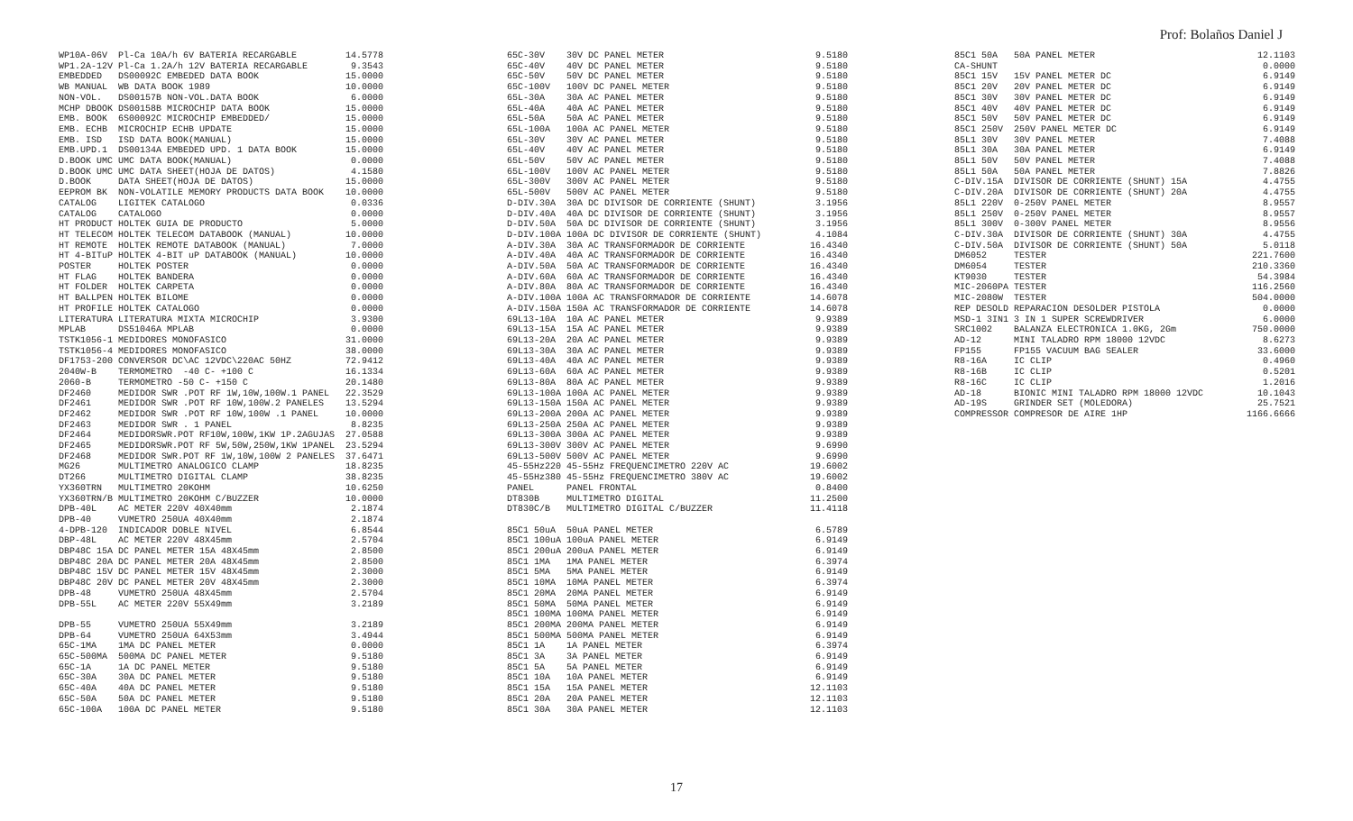Prof: Bolaños Daniel J
WP10A-06V  Pl-Ca 10A/h 6V BATERIA RECARGABLE         14.5778
WP1.2A-12V Pl-Ca 1.2A/h 12V BATERIA RECARGABLE        9.3543
EMBEDDED   DS00092C EMBEDED DATA BOOK                15.0000
WB MANUAL  WB DATA BOOK 1989                         10.0000
NON-VOL.   DS00157B NON-VOL.DATA BOOK                 6.0000
MCHP DBOOK DS00158B MICROCHIP DATA BOOK              15.0000
EMB. BOOK  6S00092C MICROCHIP EMBEDDED/              15.0000
EMB. ECHB  MICROCHIP ECHB UPDATE                     15.0000
EMB. ISD   ISD DATA BOOK(MANUAL)                     15.0000
EMB.UPD.1  DS00134A EMBEDED UPD. 1 DATA BOOK         15.0000
D.BOOK UMC UMC DATA BOOK(MANUAL)                      0.0000
D.BOOK UMC UMC DATA SHEET(HOJA DE DATOS)              4.1580
D.BOOK     DATA SHEET(HOJA DE DATOS)                 15.0000
EEPROM BK  NON-VOLATILE MEMORY PRODUCTS DATA BOOK    10.0000
CATALOG    LIGITEK CATALOGO                           0.0336
CATALOG    CATALOGO                                   0.0000
HT PRODUCT HOLTEK GUIA DE PRODUCTO                    5.0000
HT TELECOM HOLTEK TELECOM DATABOOK (MANUAL)          10.0000
HT REMOTE  HOLTEK REMOTE DATABOOK (MANUAL)            7.0000
HT 4-BITuP HOLTEK 4-BIT uP DATABOOK (MANUAL)         10.0000
POSTER     HOLTEK POSTER                              0.0000
HT FLAG    HOLTEK BANDERA                             0.0000
HT FOLDER  HOLTEK CARPETA                             0.0000
HT BALLPEN HOLTEK BILOME                              0.0000
HT PROFILE HOLTEK CATALOGO                            0.0000
LITERATURA LITERATURA MIXTA MICROCHIP                 3.9300
MPLAB      DS51046A MPLAB                             0.0000
TSTK1056-1 MEDIDORES MONOFASICO                      31.0000
TSTK1056-4 MEDIDORES MONOFASICO                      38.0000
DF1753-200 CONVERSOR DC\AC 12VDC\220AC 50HZ          72.9412
2040W-B    TERMOMETRO  -40 C- +100 C                 16.1334
2060-B     TERMOMETRO -50 C- +150 C                  20.1480
DF2460     MEDIDOR SWR .POT RF 1W,10W,100W.1 PANEL   22.3529
DF2461     MEDIDOR SWR .POT RF 10W,100W.2 PANELES    13.5294
DF2462     MEDIDOR SWR .POT RF 10W,100W .1 PANEL     10.0000
DF2463     MEDIDOR SWR . 1 PANEL                      8.8235
DF2464     MEDIDORSWR.POT RF10W,100W,1KW 1P.2AGUJAS  27.0588
DF2465     MEDIDORSWR.POT RF 5W,50W,250W,1KW 1PANEL  23.5294
DF2468     MEDIDOR SWR.POT RF 1W,10W,100W 2 PANELES  37.6471
MG26       MULTIMETRO ANALOGICO CLAMP                18.8235
DT266      MULTIMETRO DIGITAL CLAMP                  38.8235
YX360TRN   MULTIMETRO 20KOHM                         10.6250
YX360TRN/B MULTIMETRO 20KOHM C/BUZZER                10.0000
DPB-40L    AC METER 220V 40X40mm                      2.1874
DPB-40     VUMETRO 250UA 40X40mm                      2.1874
4-DPB-120  INDICADOR DOBLE NIVEL                      6.8544
DBP-48L    AC METER 220V 48X45mm                      2.5704
DBP48C 15A DC PANEL METER 15A 48X45mm                 2.8500
DBP48C 20A DC PANEL METER 20A 48X45mm                 2.8500
DBP48C 15V DC PANEL METER 15V 48X45mm                 2.3000
DBP48C 20V DC PANEL METER 20V 48X45mm                 2.3000
DPB-48     VUMETRO 250UA 48X45mm                      2.5704
DPB-55L    AC METER 220V 55X49mm                      3.2189

DPB-55     VUMETRO 250UA 55X49mm                      3.2189
DPB-64     VUMETRO 250UA 64X53mm                      3.4944
65C-1MA    1MA DC PANEL METER                         0.0000
65C-500MA  500MA DC PANEL METER                       9.5180
65C-1A     1A DC PANEL METER                          9.5180
65C-30A    30A DC PANEL METER                         9.5180
65C-40A    40A DC PANEL METER                         9.5180
65C-50A    50A DC PANEL METER                         9.5180
65C-100A   100A DC PANEL METER                        9.5180
65C-30V    30V DC PANEL METER                            9.5180
65C-40V    40V DC PANEL METER                            9.5180
65C-50V    50V DC PANEL METER                            9.5180
65C-100V   100V DC PANEL METER                           9.5180
65L-30A    30A AC PANEL METER                            9.5180
65L-40A    40A AC PANEL METER                            9.5180
65L-50A    50A AC PANEL METER                            9.5180
65L-100A   100A AC PANEL METER                           9.5180
65L-30V    30V AC PANEL METER                            9.5180
65L-40V    40V AC PANEL METER                            9.5180
65L-50V    50V AC PANEL METER                            9.5180
65L-100V   100V AC PANEL METER                           9.5180
65L-300V   300V AC PANEL METER                           9.5180
65L-500V   500V AC PANEL METER                           9.5180
D-DIV.30A  30A DC DIVISOR DE CORRIENTE (SHUNT)           3.1956
D-DIV.40A  40A DC DIVISOR DE CORRIENTE (SHUNT)           3.1956
D-DIV.50A  50A DC DIVISOR DE CORRIENTE (SHUNT)           3.1956
D-DIV.100A 100A DC DIVISOR DE CORRIENTE (SHUNT)          4.1084
A-DIV.30A  30A AC TRANSFORMADOR DE CORRIENTE            16.4340
A-DIV.40A  40A AC TRANSFORMADOR DE CORRIENTE            16.4340
A-DIV.50A  50A AC TRANSFORMADOR DE CORRIENTE            16.4340
A-DIV.60A  60A AC TRANSFORMADOR DE CORRIENTE            16.4340
A-DIV.80A  80A AC TRANSFORMADOR DE CORRIENTE            16.4340
A-DIV.100A 100A AC TRANSFORMADOR DE CORRIENTE           14.6078
A-DIV.150A 150A AC TRANSFORMADOR DE CORRIENTE           14.6078
69L13-10A  10A AC PANEL METER                            9.9389
69L13-15A  15A AC PANEL METER                            9.9389
69L13-20A  20A AC PANEL METER                            9.9389
69L13-30A  30A AC PANEL METER                            9.9389
69L13-40A  40A AC PANEL METER                            9.9389
69L13-60A  60A AC PANEL METER                            9.9389
69L13-80A  80A AC PANEL METER                            9.9389
69L13-100A 100A AC PANEL METER                           9.9389
69L13-150A 150A AC PANEL METER                           9.9389
69L13-200A 200A AC PANEL METER                           9.9389
69L13-250A 250A AC PANEL METER                           9.9389
69L13-300A 300A AC PANEL METER                           9.9389
69L13-300V 300V AC PANEL METER                           9.6990
69L13-500V 500V AC PANEL METER                           9.6990
45-55Hz220 45-55Hz FREQUENCIMETRO 220V AC               19.6002
45-55Hz380 45-55Hz FREQUENCIMETRO 380V AC               19.6002
PANEL      PANEL FRONTAL                                 0.8400
DT830B     MULTIMETRO DIGITAL                           11.2500
DT830C/B   MULTIMETRO DIGITAL C/BUZZER                  11.4118

85C1 50uA  50uA PANEL METER                              6.5789
85C1 100uA 100uA PANEL METER                             6.9149
85C1 200uA 200uA PANEL METER                             6.9149
85C1 1MA   1MA PANEL METER                               6.3974
85C1 5MA   5MA PANEL METER                               6.9149
85C1 10MA  10MA PANEL METER                              6.3974
85C1 20MA  20MA PANEL METER                              6.9149
85C1 50MA  50MA PANEL METER                              6.9149
85C1 100MA 100MA PANEL METER                             6.9149
85C1 200MA 200MA PANEL METER                             6.9149
85C1 500MA 500MA PANEL METER                             6.9149
85C1 1A    1A PANEL METER                                6.3974
85C1 3A    3A PANEL METER                                6.9149
85C1 5A    5A PANEL METER                                6.9149
85C1 10A   10A PANEL METER                               6.9149
85C1 15A   15A PANEL METER                              12.1103
85C1 20A   20A PANEL METER                              12.1103
85C1 30A   30A PANEL METER                              12.1103
85C1 50A   50A PANEL METER                              12.1103
CA-SHUNT                                                 0.0000
85C1 15V   15V PANEL METER DC                            6.9149
85C1 20V   20V PANEL METER DC                            6.9149
85C1 30V   30V PANEL METER DC                            6.9149
85C1 40V   40V PANEL METER DC                            6.9149
85C1 50V   50V PANEL METER DC                            6.9149
85C1 250V  250V PANEL METER DC                           6.9149
85L1 30V   30V PANEL METER                               7.4088
85L1 30A   30A PANEL METER                               6.9149
85L1 50V   50V PANEL METER                               7.4088
85L1 50A   50A PANEL METER                               7.8826
C-DIV.15A  DIVISOR DE CORRIENTE (SHUNT) 15A              4.4755
C-DIV.20A  DIVISOR DE CORRIENTE (SHUNT) 20A              4.4755
85L1 220V  0-250V PANEL METER                            8.9557
85L1 250V  0-250V PANEL METER                            8.9557
85L1 300V  0-300V PANEL METER                            8.9556
C-DIV.30A  DIVISOR DE CORRIENTE (SHUNT) 30A              4.4755
C-DIV.50A  DIVISOR DE CORRIENTE (SHUNT) 50A              5.0118
DM6052     TESTER                                      221.7600
DM6054     TESTER                                      210.3360
KT9030     TESTER                                       54.3984
MIC-2060PA TESTER                                      116.2560
MIC-2080W  TESTER                                      504.0000
REP DESOLD REPARACION DESOLDER PISTOLA                   0.0000
MSD-1 3IN1 3 IN 1 SUPER SCREWDRIVER                      6.0000
SRC1002    BALANZA ELECTRONICA 1.0KG, 2Gm              750.0000
AD-12      MINI TALADRO RPM 18000 12VDC                  8.6273
FP155      FP155 VACUUM BAG SEALER                      33.6000
R8-16A     IC CLIP                                       0.4960
R8-16B     IC CLIP                                       0.5201
R8-16C     IC CLIP                                       1.2016
AD-18      BIONIC MINI TALADRO RPM 18000 12VDC          10.1043
AD-19S     GRINDER SET (MOLEDORA)                       25.7521
COMPRESSOR COMPRESOR DE AIRE 1HP                      1166.6666
17